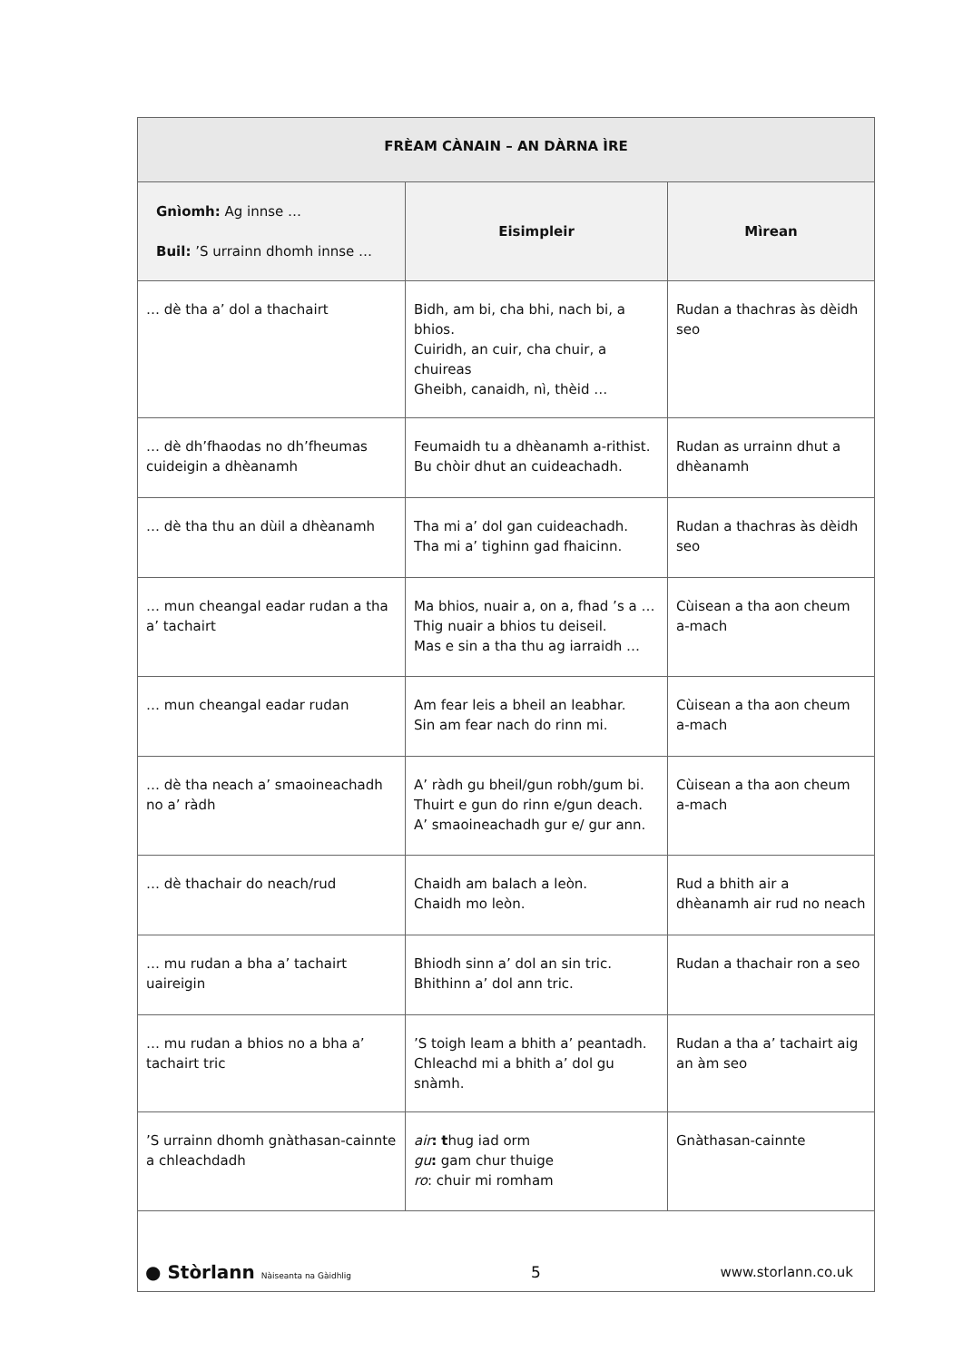| FRÈAM CÀNAIN – AN DÀRNA ÌRE | | |
| --- | --- | --- |
| Gnìomh: Ag innse … Buil: ’S urrainn dhomh innse … | Eisimpleir | Mìrean |
| … dè tha a’ dol a thachairt | Bidh, am bi, cha bhi, nach bi, a bhios. Cuiridh, an cuir, cha chuir, a chuireas Gheibh, canaidh, nì, thèid … | Rudan a thachras às dèidh seo |
| … dè dh’fhaodas no dh’fheumas cuideigin a dhèanamh | Feumaidh tu a dhèanamh a-rithist. Bu chòir dhut an cuideachadh. | Rudan as urrainn dhut a dhèanamh |
| … dè tha thu an dùil a dhèanamh | Tha mi a’ dol gan cuideachadh. Tha mi a’ tighinn gad fhaicinn. | Rudan a thachras às dèidh seo |
| … mun cheangal eadar rudan a tha a’ tachairt | Ma bhios, nuair a, on a, fhad ’s a … Thig nuair a bhios tu deiseil. Mas e sin a tha thu ag iarraidh … | Cùisean a tha aon cheum a-mach |
| … mun cheangal eadar rudan | Am fear leis a bheil an leabhar. Sin am fear nach do rinn mi. | Cùisean a tha aon cheum a-mach |
| … dè tha neach a’ smaoineachadh no a’ ràdh | A’ ràdh gu bheil/gun robh/gum bi. Thuirt e gun do rinn e/gun deach. A’ smaoineachadh gur e/ gur ann. | Cùisean a tha aon cheum a-mach |
| … dè thachair do neach/rud | Chaidh am balach a leòn. Chaidh mo leòn. | Rud a bhith air a dhèanamh air rud no neach |
| … mu rudan a bha a’ tachairt uaireigin | Bhiodh sinn a’ dol an sin tric. Bhithinn a’ dol ann tric. | Rudan a thachair ron a seo |
| … mu rudan a bhios no a bha a’ tachairt tric | ’S toigh leam a bhith a’ peantadh. Chleachd mi a bhith a’ dol gu snàmh. | Rudan a tha a’ tachairt aig an àm seo |
| ’S urrainn dhomh gnàthasan-cainnte a chleachdadh | air : t hug iad orm gu : gam chur thuige ro : chuir mi romham | Gnàthasan-cainnte |
● Stòrlann Nàiseanta na Gàidhlig 5 www.storlann.co.uk